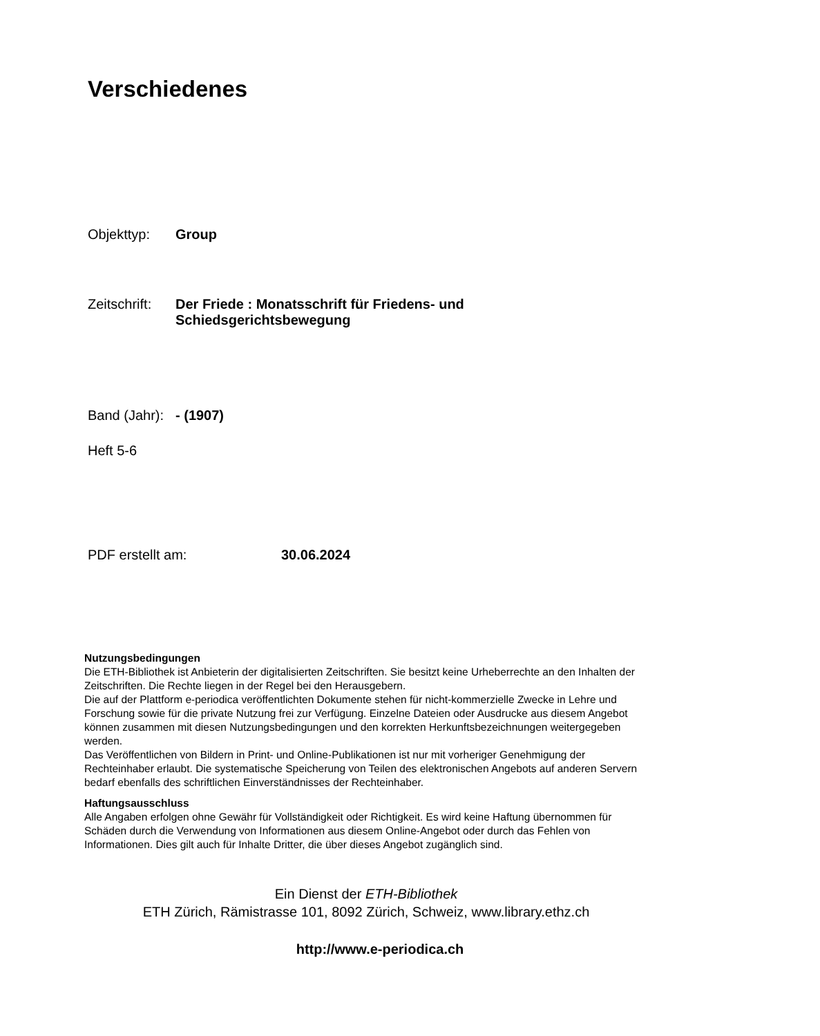Verschiedenes
Objekttyp: Group
Zeitschrift:
Der Friede : Monatsschrift für Friedens- und
Schiedsgerichtsbewegung
Band (Jahr):
- (1907)
Heft 5-6
PDF erstellt am: 30.06.2024
Nutzungsbedingungen
Die ETH-Bibliothek ist Anbieterin der digitalisierten Zeitschriften. Sie besitzt keine Urheberrechte an den Inhalten der Zeitschriften. Die Rechte liegen in der Regel bei den Herausgebern.
Die auf der Plattform e-periodica veröffentlichten Dokumente stehen für nicht-kommerzielle Zwecke in Lehre und Forschung sowie für die private Nutzung frei zur Verfügung. Einzelne Dateien oder Ausdrucke aus diesem Angebot können zusammen mit diesen Nutzungsbedingungen und den korrekten Herkunftsbezeichnungen weitergegeben werden.
Das Veröffentlichen von Bildern in Print- und Online-Publikationen ist nur mit vorheriger Genehmigung der Rechteinhaber erlaubt. Die systematische Speicherung von Teilen des elektronischen Angebots auf anderen Servern bedarf ebenfalls des schriftlichen Einverständnisses der Rechteinhaber.
Haftungsausschluss
Alle Angaben erfolgen ohne Gewähr für Vollständigkeit oder Richtigkeit. Es wird keine Haftung übernommen für Schäden durch die Verwendung von Informationen aus diesem Online-Angebot oder durch das Fehlen von Informationen. Dies gilt auch für Inhalte Dritter, die über dieses Angebot zugänglich sind.
Ein Dienst der ETH-Bibliothek
ETH Zürich, Rämistrasse 101, 8092 Zürich, Schweiz, www.library.ethz.ch
http://www.e-periodica.ch